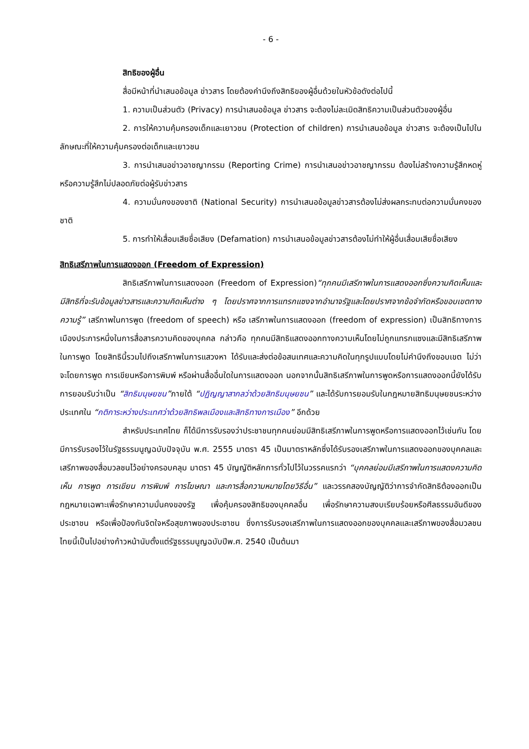- 6 -
สิทธิของผู้อื่น
สื่อมีหน้าที่นำเสนอข้อมูล ข่าวสาร โดยต้องคำนึงถึงสิทธิของผู้อื่นด้วยในหัวข้อดังต่อไปนี้
1. ความเป็นส่วนตัว (Privacy) การนำเสนอข้อมูล ข่าวสาร จะต้องไม่ละเมิดสิทธิความเป็นส่วนตัวของผู้อื่น
2. การให้ความคุ้มครองเด็กและเยาวชน (Protection of children) การนำเสนอข้อมูล ข่าวสาร จะต้องเป็นไปในลักษณะที่ให้ความคุ้มครองต่อเด็กและเยาวชน
3. การนำเสนอข่าวอาชญากรรม (Reporting Crime) การนำเสนอข่าวอาชญากรรม ต้องไม่สร้างความรู้สึกหดหู่หรือความรู้สึกไม่ปลอดภัยต่อผู้รับข่าวสาร
4. ความมั่นคงของชาติ (National Security) การนำเสนอข้อมูลข่าวสารต้องไม่ส่งผลกระทบต่อความมั่นคงของชาติ
5. การทำให้เสื่อมเสียชื่อเสียง (Defamation) การนำเสนอข้อมูลข่าวสารต้องไม่ทำให้ผู้อื่นเสื่อมเสียชื่อเสียง
สิทธิเสรีภาพในการแสดงออก (Freedom of Expression)
สิทธิเสรีภาพในการแสดงออก (Freedom of Expression)“ทุกคนมีเสรีภาพในการแสดงออกซึ่งความคิดเห็นและมีสิทธิที่จะรับข้อมูลข่าวสารและความคิดเห็นต่าง ๆ โดยปราศจากการแทรกแซงจากอำนาจรัฐและโดยปราศจากข้อจำกัดหรือขอบเขตทางความรู้” เสรีภาพในการพูด (freedom of speech) หรือ เสรีภาพในการแสดงออก (freedom of expression) เป็นสิทธิทางการเมืองประการหนึ่งในการสื่อสารความคิดของบุคคล กล่าวคือ ทุกคนมีสิทธิแสดงออกทางความเห็นโดยไม่ถูกแทรกแซงและมีสิทธิเสรีภาพในการพูด โดยสิทธินี้รวมไปถึงเสรีภาพในการแสวงหา ได้รับและส่งต่อข้อสนเทศและความคิดในทุกรูปแบบโดยไม่คำนึงถึงขอบเขต ไม่ว่าจะโดยการพูด การเขียนหรือการพิมพ์ หรือผ่านสื่ออื่นใดในการแสดงออก นอกจากนั้นสิทธิเสรีภาพในการพูดหรือการแสดงออกนี้ยังได้รับการยอมรับว่าเป็น “สิทธิมนุษยชน”ภายใต้ “ปฏิญญาสากลว่าด้วยสิทธิมนุษยชน” และได้รับการยอมรับในกฎหมายสิทธิมนุษยชนระหว่างประเทศใน “กติการะหว่างประเทศว่าด้วยสิทธิพลเมืองและสิทธิทางการเมือง” อีกด้วย
สำหรับประเทศไทย ก็ได้มีการรับรองว่าประชาชนทุกคนย่อมมีสิทธิเสรีภาพในการพูดหรือการแสดงออกไว้เช่นกัน โดยมีการรับรองไว้ในรัฐธรรมนูญฉบับปัจจุบัน พ.ศ. 2555 มาตรา 45 เป็นมาตราหลักซึ่งได้รับรองเสรีภาพในการแสดงออกของบุคคลและเสรีภาพของสื่อมวลชนไว้อย่างครอบคลุม มาตรา 45 บัญญัติหลักการทั่วไปไว้ในวรรคแรกว่า “บุคคลย่อมมีเสรีภาพในการแสดงความคิดเห็น การพูด การเขียน การพิมพ์ การโฆษณา และการสื่อความหมายโดยวิธีอื่น” และวรรคสองบัญญัติว่าการจำกัดสิทธิต้องออกเป็นกฎหมายเฉพาะเพื่อรักษาความมั่นคงของรัฐ เพื่อคุ้มครองสิทธิของบุคคลอื่น เพื่อรักษาความสงบเรียบร้อยหรือศีลธรรมอันดีของประชาชน หรือเพื่อป้องกันจิตใจหรือสุขภาพของประชาชน ซึ่งการรับรองเสรีภาพในการแสดงออกของบุคคลและเสรีภาพของสื่อมวลชนไทยนี้เป็นไปอย่างก้าวหน้านับตั้งแต่รัฐธรรมนูญฉบับปีพ.ศ. 2540 เป็นต้นมา